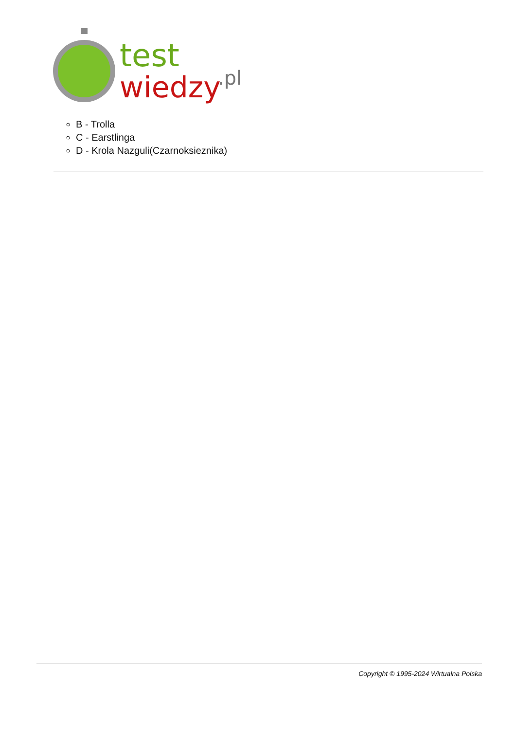test
wiedzy
.pl
B - Trolla
C - Earstlinga
D - Krola Nazguli(Czarnoksieznika)
Copyright © 1995-2024 Wirtualna Polska